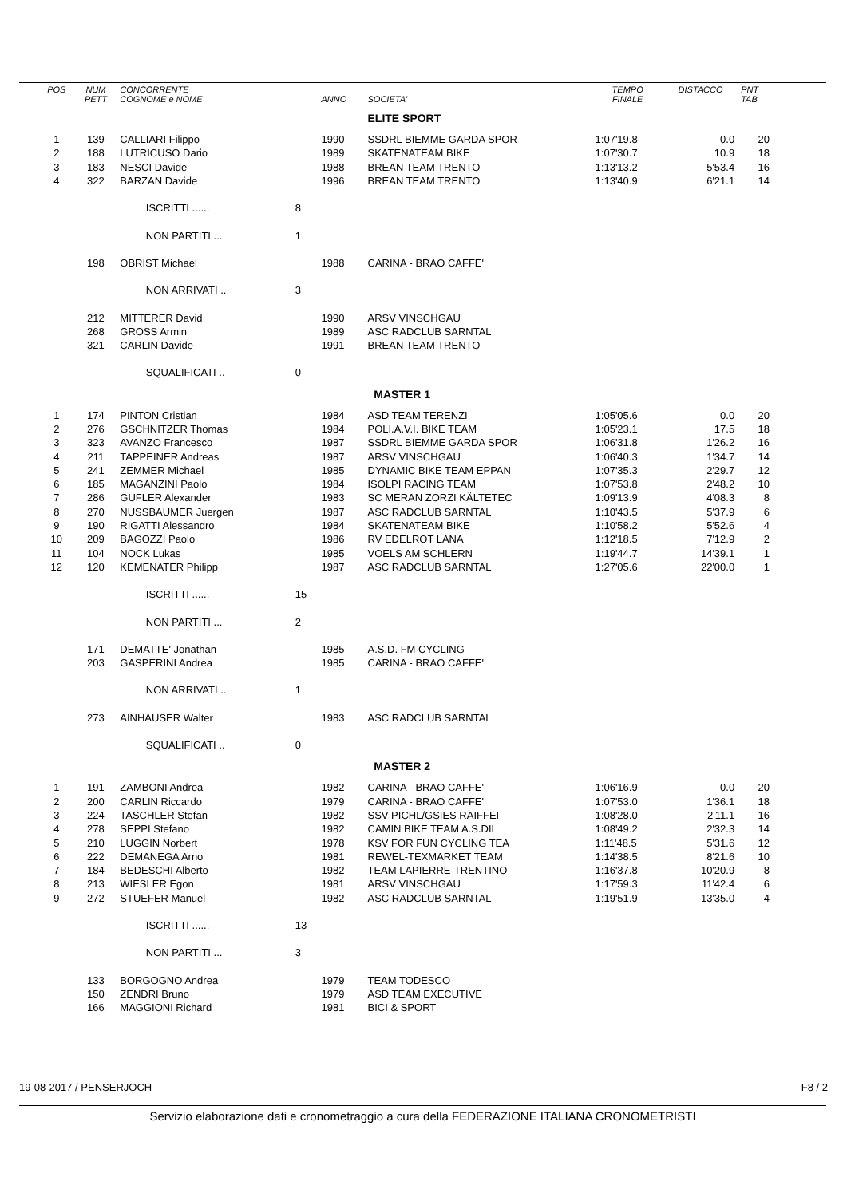| POS | NUM PETT | CONCORRENTE COGNOME e NOME | | ANNO | SOCIETA' | TEMPO FINALE | DISTACCO | PNT TAB |
| --- | --- | --- | --- | --- | --- | --- | --- | --- |
| | | | | | ELITE SPORT | | | |
| 1 | 139 | CALLIARI Filippo | | 1990 | SSDRL BIEMME GARDA SPOR | 1:07'19.8 | 0.0 | 20 |
| 2 | 188 | LUTRICUSO Dario | | 1989 | SKATENATEAM BIKE | 1:07'30.7 | 10.9 | 18 |
| 3 | 183 | NESCI Davide | | 1988 | BREAN TEAM TRENTO | 1:13'13.2 | 5'53.4 | 16 |
| 4 | 322 | BARZAN Davide | | 1996 | BREAN TEAM TRENTO | 1:13'40.9 | 6'21.1 | 14 |
| | | ISCRITTI ...... | 8 | | | | | |
| | | NON PARTITI ... | 1 | | | | | |
| | 198 | OBRIST Michael | | 1988 | CARINA - BRAO CAFFE' | | | |
| | | NON ARRIVATI .. | 3 | | | | | |
| | 212 | MITTERER David | | 1990 | ARSV VINSCHGAU | | | |
| | 268 | GROSS Armin | | 1989 | ASC RADCLUB SARNTAL | | | |
| | 321 | CARLIN Davide | | 1991 | BREAN TEAM TRENTO | | | |
| | | SQUALIFICATI .. | 0 | | | | | |
| | | | | | MASTER 1 | | | |
| 1 | 174 | PINTON Cristian | | 1984 | ASD TEAM TERENZI | 1:05'05.6 | 0.0 | 20 |
| 2 | 276 | GSCHNITZER Thomas | | 1984 | POLI.A.V.I. BIKE TEAM | 1:05'23.1 | 17.5 | 18 |
| 3 | 323 | AVANZO Francesco | | 1987 | SSDRL BIEMME GARDA SPOR | 1:06'31.8 | 1'26.2 | 16 |
| 4 | 211 | TAPPEINER Andreas | | 1987 | ARSV VINSCHGAU | 1:06'40.3 | 1'34.7 | 14 |
| 5 | 241 | ZEMMER Michael | | 1985 | DYNAMIC BIKE TEAM EPPAN | 1:07'35.3 | 2'29.7 | 12 |
| 6 | 185 | MAGANZINI Paolo | | 1984 | ISOLPI RACING TEAM | 1:07'53.8 | 2'48.2 | 10 |
| 7 | 286 | GUFLER Alexander | | 1983 | SC MERAN ZORZI KÄLTETEC | 1:09'13.9 | 4'08.3 | 8 |
| 8 | 270 | NUSSBAUMER Juergen | | 1987 | ASC RADCLUB SARNTAL | 1:10'43.5 | 5'37.9 | 6 |
| 9 | 190 | RIGATTI Alessandro | | 1984 | SKATENATEAM BIKE | 1:10'58.2 | 5'52.6 | 4 |
| 10 | 209 | BAGOZZI Paolo | | 1986 | RV EDELROT LANA | 1:12'18.5 | 7'12.9 | 2 |
| 11 | 104 | NOCK Lukas | | 1985 | VOELS AM SCHLERN | 1:19'44.7 | 14'39.1 | 1 |
| 12 | 120 | KEMENATER Philipp | | 1987 | ASC RADCLUB SARNTAL | 1:27'05.6 | 22'00.0 | 1 |
| | | ISCRITTI ...... | 15 | | | | | |
| | | NON PARTITI ... | 2 | | | | | |
| | 171 | DEMATTE' Jonathan | | 1985 | A.S.D. FM CYCLING | | | |
| | 203 | GASPERINI Andrea | | 1985 | CARINA - BRAO CAFFE' | | | |
| | | NON ARRIVATI .. | 1 | | | | | |
| | 273 | AINHAUSER Walter | | 1983 | ASC RADCLUB SARNTAL | | | |
| | | SQUALIFICATI .. | 0 | | | | | |
| | | | | | MASTER 2 | | | |
| 1 | 191 | ZAMBONI Andrea | | 1982 | CARINA - BRAO CAFFE' | 1:06'16.9 | 0.0 | 20 |
| 2 | 200 | CARLIN Riccardo | | 1979 | CARINA - BRAO CAFFE' | 1:07'53.0 | 1'36.1 | 18 |
| 3 | 224 | TASCHLER Stefan | | 1982 | SSV PICHL/GSIES RAIFFEI | 1:08'28.0 | 2'11.1 | 16 |
| 4 | 278 | SEPPI Stefano | | 1982 | CAMIN BIKE TEAM A.S.DIL | 1:08'49.2 | 2'32.3 | 14 |
| 5 | 210 | LUGGIN Norbert | | 1978 | KSV FOR FUN CYCLING TEA | 1:11'48.5 | 5'31.6 | 12 |
| 6 | 222 | DEMANEGA Arno | | 1981 | REWEL-TEXMARKET TEAM | 1:14'38.5 | 8'21.6 | 10 |
| 7 | 184 | BEDESCHI Alberto | | 1982 | TEAM LAPIERRE-TRENTINO | 1:16'37.8 | 10'20.9 | 8 |
| 8 | 213 | WIESLER Egon | | 1981 | ARSV VINSCHGAU | 1:17'59.3 | 11'42.4 | 6 |
| 9 | 272 | STUEFER Manuel | | 1982 | ASC RADCLUB SARNTAL | 1:19'51.9 | 13'35.0 | 4 |
| | | ISCRITTI ...... | 13 | | | | | |
| | | NON PARTITI ... | 3 | | | | | |
| | 133 | BORGOGNO Andrea | | 1979 | TEAM TODESCO | | | |
| | 150 | ZENDRI Bruno | | 1979 | ASD TEAM EXECUTIVE | | | |
| | 166 | MAGGIONI Richard | | 1981 | BICI & SPORT | | | |
19-08-2017 / PENSERJOCH F8 / 2
Servizio elaborazione dati e cronometraggio a cura della FEDERAZIONE ITALIANA CRONOMETRISTI